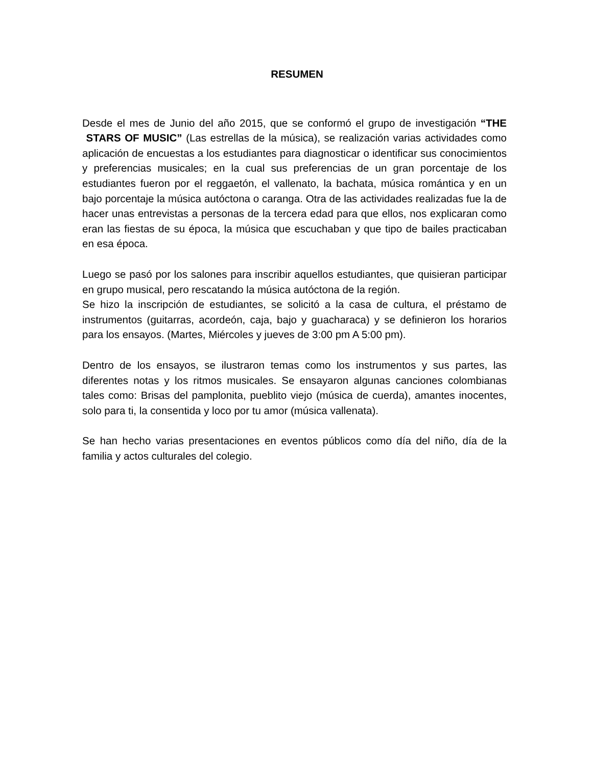RESUMEN
Desde el mes de Junio del año 2015, que se conformó el grupo de investigación “THE STARS OF MUSIC” (Las estrellas de la música), se realización varias actividades como aplicación de encuestas a los estudiantes para diagnosticar o identificar sus conocimientos y preferencias musicales; en la cual sus preferencias de un gran porcentaje de los estudiantes fueron por el reggaetón, el vallenato, la bachata, música romántica y en un bajo porcentaje la música autóctona o caranga. Otra de las actividades realizadas fue la de hacer unas entrevistas a personas de la tercera edad para que ellos, nos explicaran como eran las fiestas de su época, la música que escuchaban y que tipo de bailes practicaban en esa época.
Luego se pasó por los salones para inscribir aquellos estudiantes, que quisieran participar en grupo musical, pero rescatando la música autóctona de la región.
Se hizo la inscripción de estudiantes, se solicitó a la casa de cultura, el préstamo de instrumentos (guitarras, acordeón, caja, bajo y guacharaca) y se definieron los horarios para los ensayos. (Martes, Miércoles y jueves de 3:00 pm A 5:00 pm).
Dentro de los ensayos, se ilustraron temas como los instrumentos y sus partes, las diferentes notas y los ritmos musicales. Se ensayaron algunas canciones colombianas tales como: Brisas del pamplonita, pueblito viejo (música de cuerda), amantes inocentes, solo para ti, la consentida y loco por tu amor (música vallenata).
Se han hecho varias presentaciones en eventos públicos como día del niño, día de la familia y actos culturales del colegio.